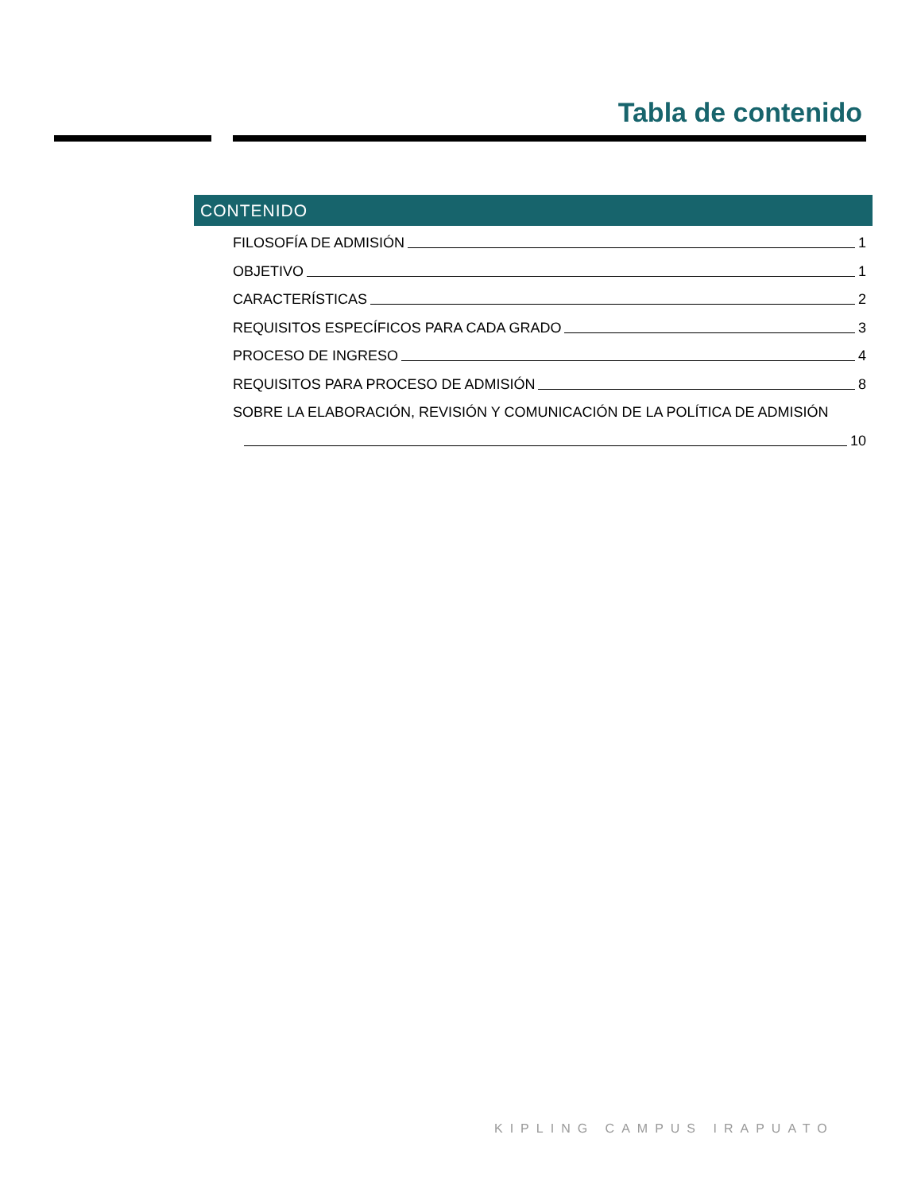Tabla de contenido
CONTENIDO
FILOSOFÍA DE ADMISIÓN 1
OBJETIVO 1
CARACTERÍSTICAS 2
REQUISITOS ESPECÍFICOS PARA CADA GRADO 3
PROCESO DE INGRESO 4
REQUISITOS PARA PROCESO DE ADMISIÓN 8
SOBRE LA ELABORACIÓN, REVISIÓN Y COMUNICACIÓN DE LA POLÍTICA DE ADMISIÓN
10
KIPLING CAMPUS IRAPUATO